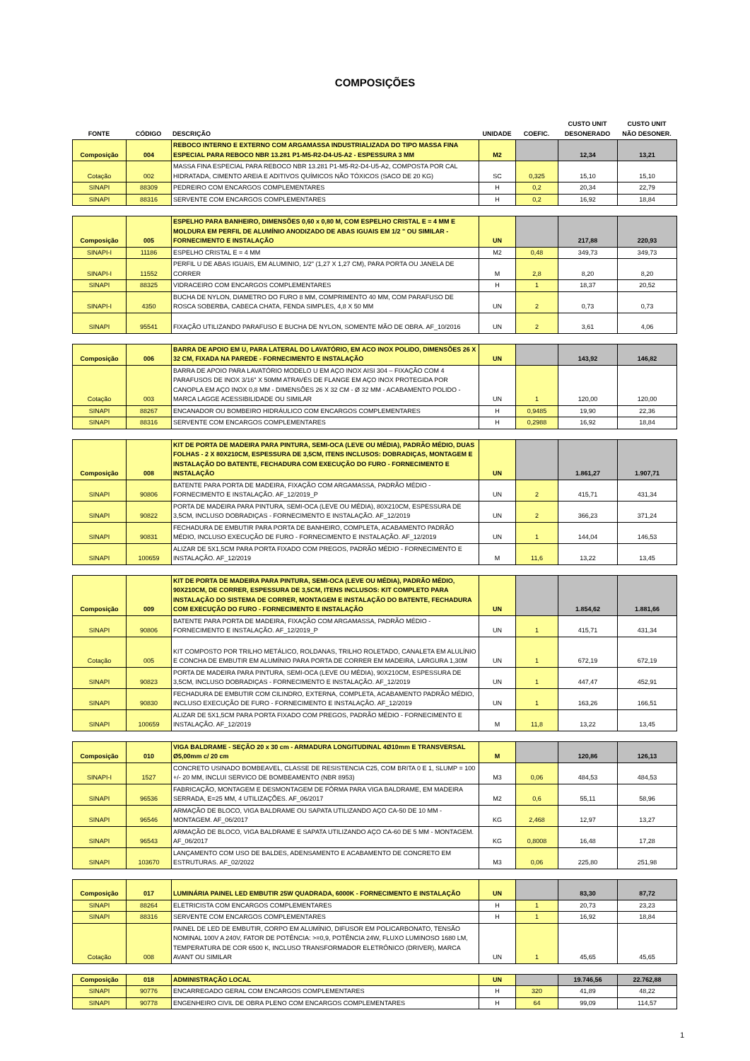COMPOSIÇÕES
| FONTE | CÓDIGO | DESCRIÇÃO | UNIDADE | COEFIC. | CUSTO UNIT DESONERADO | CUSTO UNIT NÃO DESONER. |
| --- | --- | --- | --- | --- | --- | --- |
| Composição | 004 | REBOCO INTERNO E EXTERNO COM ARGAMASSA INDUSTRIALIZADA DO TIPO MASSA FINA ESPECIAL PARA REBOCO NBR 13.281 P1-M5-R2-D4-U5-A2 - ESPESSURA 3 MM | M2 | | 12,34 | 13,21 |
| Cotação | 002 | MASSA FINA ESPECIAL PARA REBOCO NBR 13.281 P1-M5-R2-D4-U5-A2, COMPOSTA POR CAL HIDRATADA, CIMENTO AREIA E ADITIVOS QUÍMICOS NÃO TÓXICOS (SACO DE 20 KG) | SC | 0,325 | 15,10 | 15,10 |
| SINAPI | 88309 | PEDREIRO COM ENCARGOS COMPLEMENTARES | H | 0,2 | 20,34 | 22,79 |
| SINAPI | 88316 | SERVENTE COM ENCARGOS COMPLEMENTARES | H | 0,2 | 16,92 | 18,84 |
| Composição | 005 | ESPELHO PARA BANHEIRO, DIMENSÕES 0,60 x 0,80 M, COM ESPELHO CRISTAL E = 4 MM E MOLDURA EM PERFIL DE ALUMÍNIO ANODIZADO DE ABAS IGUAIS EM 1/2 " OU SIMILAR - FORNECIMENTO E INSTALAÇÃO | UN | | 217,88 | 220,93 |
| SINAPI-I | 11186 | ESPELHO CRISTAL E = 4 MM | M2 | 0,48 | 349,73 | 349,73 |
| SINAPI-I | 11552 | PERFIL U DE ABAS IGUAIS, EM ALUMINIO, 1/2" (1,27 X 1,27 CM), PARA PORTA OU JANELA DE CORRER | M | 2,8 | 8,20 | 8,20 |
| SINAPI | 88325 | VIDRACEIRO COM ENCARGOS COMPLEMENTARES | H | 1 | 18,37 | 20,52 |
| SINAPI-I | 4350 | BUCHA DE NYLON, DIAMETRO DO FURO 8 MM, COMPRIMENTO 40 MM, COM PARAFUSO DE ROSCA SOBERBA, CABECA CHATA, FENDA SIMPLES, 4,8 X 50 MM | UN | 2 | 0,73 | 0,73 |
| SINAPI | 95541 | FIXAÇÃO UTILIZANDO PARAFUSO E BUCHA DE NYLON, SOMENTE MÃO DE OBRA. AF_10/2016 | UN | 2 | 3,61 | 4,06 |
| Composição | 006 | BARRA DE APOIO EM U, PARA LATERAL DO LAVATÓRIO, EM ACO INOX POLIDO, DIMENSÕES 26 X 32 CM, FIXADA NA PAREDE - FORNECIMENTO E INSTALAÇÃO | UN | | 143,92 | 146,82 |
| Cotação | 003 | BARRA DE APOIO PARA LAVATÓRIO MODELO U EM AÇO INOX AISI 304 – FIXAÇÃO COM 4 PARAFUSOS DE INOX 3/16" X 50MM ATRAVÉS DE FLANGE EM AÇO INOX PROTEGIDA POR CANOPLA EM AÇO INOX 0,8 MM - DIMENSÕES 26 X 32 CM - Ø 32 MM - ACABAMENTO POLIDO - MARCA LAGGE ACESSIBILIDADE OU SIMILAR | UN | 1 | 120,00 | 120,00 |
| SINAPI | 88267 | ENCANADOR OU BOMBEIRO HIDRÁULICO COM ENCARGOS COMPLEMENTARES | H | 0,9485 | 19,90 | 22,36 |
| SINAPI | 88316 | SERVENTE COM ENCARGOS COMPLEMENTARES | H | 0,2988 | 16,92 | 18,84 |
| Composição | 008 | KIT DE PORTA DE MADEIRA PARA PINTURA, SEMI-OCA (LEVE OU MÉDIA), PADRÃO MÉDIO, DUAS FOLHAS - 2 X 80X210CM, ESPESSURA DE 3,5CM, ITENS INCLUSOS: DOBRADIÇAS, MONTAGEM E INSTALAÇÃO DO BATENTE, FECHADURA COM EXECUÇÃO DO FURO - FORNECIMENTO E INSTALAÇÃO | UN | | 1.861,27 | 1.907,71 |
| SINAPI | 90806 | BATENTE PARA PORTA DE MADEIRA, FIXAÇÃO COM ARGAMASSA, PADRÃO MÉDIO - FORNECIMENTO E INSTALAÇÃO. AF_12/2019_P | UN | 2 | 415,71 | 431,34 |
| SINAPI | 90822 | PORTA DE MADEIRA PARA PINTURA, SEMI-OCA (LEVE OU MÉDIA), 80X210CM, ESPESSURA DE 3,5CM, INCLUSO DOBRADIÇAS - FORNECIMENTO E INSTALAÇÃO. AF_12/2019 | UN | 2 | 366,23 | 371,24 |
| SINAPI | 90831 | FECHADURA DE EMBUTIR PARA PORTA DE BANHEIRO, COMPLETA, ACABAMENTO PADRÃO MÉDIO, INCLUSO EXECUÇÃO DE FURO - FORNECIMENTO E INSTALAÇÃO. AF_12/2019 | UN | 1 | 144,04 | 146,53 |
| SINAPI | 100659 | ALIZAR DE 5X1,5CM PARA PORTA FIXADO COM PREGOS, PADRÃO MÉDIO - FORNECIMENTO E INSTALAÇÃO. AF_12/2019 | M | 11,6 | 13,22 | 13,45 |
| Composição | 009 | KIT DE PORTA DE MADEIRA PARA PINTURA, SEMI-OCA (LEVE OU MÉDIA), PADRÃO MÉDIO, 90X210CM, DE CORRER, ESPESSURA DE 3,5CM, ITENS INCLUSOS: KIT COMPLETO PARA INSTALAÇÃO DO SISTEMA DE CORRER, MONTAGEM E INSTALAÇÃO DO BATENTE, FECHADURA COM EXECUÇÃO DO FURO - FORNECIMENTO E INSTALAÇÃO | UN | | 1.854,62 | 1.881,66 |
| SINAPI | 90806 | BATENTE PARA PORTA DE MADEIRA, FIXAÇÃO COM ARGAMASSA, PADRÃO MÉDIO - FORNECIMENTO E INSTALAÇÃO. AF_12/2019_P | UN | 1 | 415,71 | 431,34 |
| Cotação | 005 | KIT COMPOSTO POR TRILHO METÁLICO, ROLDANAS, TRILHO ROLETADO, CANALETA EM ALULÍNIO E CONCHA DE EMBUTIR EM ALUMÍNIO PARA PORTA DE CORRER EM MADEIRA, LARGURA 1,30M | UN | 1 | 672,19 | 672,19 |
| SINAPI | 90823 | PORTA DE MADEIRA PARA PINTURA, SEMI-OCA (LEVE OU MÉDIA), 90X210CM, ESPESSURA DE 3,5CM, INCLUSO DOBRADIÇAS - FORNECIMENTO E INSTALAÇÃO. AF_12/2019 | UN | 1 | 447,47 | 452,91 |
| SINAPI | 90830 | FECHADURA DE EMBUTIR COM CILINDRO, EXTERNA, COMPLETA, ACABAMENTO PADRÃO MÉDIO, INCLUSO EXECUÇÃO DE FURO - FORNECIMENTO E INSTALAÇÃO. AF_12/2019 | UN | 1 | 163,26 | 166,51 |
| SINAPI | 100659 | ALIZAR DE 5X1,5CM PARA PORTA FIXADO COM PREGOS, PADRÃO MÉDIO - FORNECIMENTO E INSTALAÇÃO. AF_12/2019 | M | 11,8 | 13,22 | 13,45 |
| Composição | 010 | VIGA BALDRAME - SEÇÃO 20 x 30 cm - ARMADURA LONGITUDINAL 4Ø10mm E TRANSVERSAL Ø5,00mm c/ 20 cm | M | | 120,86 | 126,13 |
| SINAPI-I | 1527 | CONCRETO USINADO BOMBEAVEL, CLASSE DE RESISTENCIA C25, COM BRITA 0 E 1, SLUMP = 100 +/- 20 MM, INCLUI SERVICO DE BOMBEAMENTO (NBR 8953) | M3 | 0,06 | 484,53 | 484,53 |
| SINAPI | 96536 | FABRICAÇÃO, MONTAGEM E DESMONTAGEM DE FÔRMA PARA VIGA BALDRAME, EM MADEIRA SERRADA, E=25 MM, 4 UTILIZAÇÕES. AF_06/2017 | M2 | 0,6 | 55,11 | 58,96 |
| SINAPI | 96546 | ARMAÇÃO DE BLOCO, VIGA BALDRAME OU SAPATA UTILIZANDO AÇO CA-50 DE 10 MM - MONTAGEM. AF_06/2017 | KG | 2,468 | 12,97 | 13,27 |
| SINAPI | 96543 | ARMAÇÃO DE BLOCO, VIGA BALDRAME E SAPATA UTILIZANDO AÇO CA-60 DE 5 MM - MONTAGEM. AF_06/2017 | KG | 0,8008 | 16,48 | 17,28 |
| SINAPI | 103670 | LANÇAMENTO COM USO DE BALDES, ADENSAMENTO E ACABAMENTO DE CONCRETO EM ESTRUTURAS. AF_02/2022 | M3 | 0,06 | 225,80 | 251,98 |
| Composição | 017 | LUMINÁRIA PAINEL LED EMBUTIR 25W QUADRADA, 6000K - FORNECIMENTO E INSTALAÇÃO | UN | | 83,30 | 87,72 |
| SINAPI | 88264 | ELETRICISTA COM ENCARGOS COMPLEMENTARES | H | 1 | 20,73 | 23,23 |
| SINAPI | 88316 | SERVENTE COM ENCARGOS COMPLEMENTARES | H | 1 | 16,92 | 18,84 |
| Cotação | 008 | PAINEL DE LED DE EMBUTIR, CORPO EM ALUMÍNIO, DIFUSOR EM POLICARBONATO, TENSÃO NOMINAL 100V A 240V, FATOR DE POTÊNCIA: >=0,9, POTÊNCIA 24W, FLUXO LUMINOSO 1680 LM, TEMPERATURA DE COR 6500 K, INCLUSO TRANSFORMADOR ELETRÔNICO (DRIVER), MARCA AVANT OU SIMILAR | UN | 1 | 45,65 | 45,65 |
| Composição | 018 | ADMINISTRAÇÃO LOCAL | UN | | 19.746,56 | 22.762,88 |
| SINAPI | 90776 | ENCARREGADO GERAL COM ENCARGOS COMPLEMENTARES | H | 320 | 41,89 | 48,22 |
| SINAPI | 90778 | ENGENHEIRO CIVIL DE OBRA PLENO COM ENCARGOS COMPLEMENTARES | H | 64 | 99,09 | 114,57 |
1